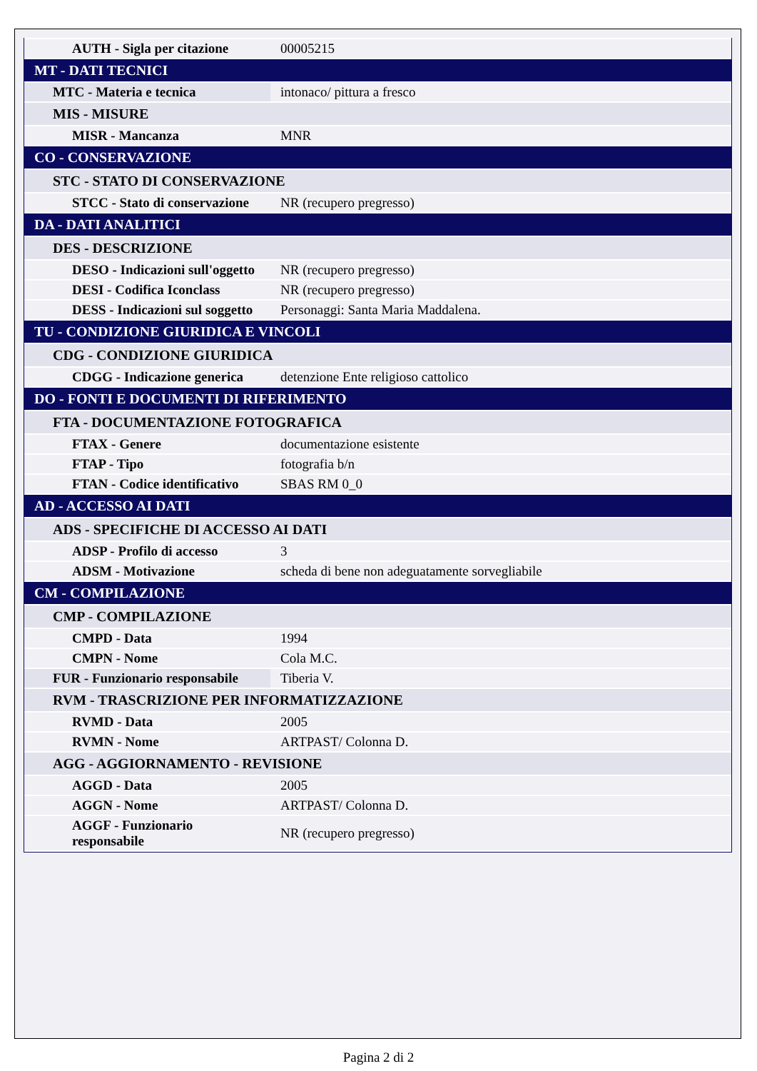| AUTH - Sigla per citazione | 00005215 |
| MT - DATI TECNICI | |
| MTC - Materia e tecnica | intonaco/ pittura a fresco |
| MIS - MISURE | |
| MISR - Mancanza | MNR |
| CO - CONSERVAZIONE | |
| STC - STATO DI CONSERVAZIONE | |
| STCC - Stato di conservazione | NR (recupero pregresso) |
| DA - DATI ANALITICI | |
| DES - DESCRIZIONE | |
| DESO - Indicazioni sull'oggetto | NR (recupero pregresso) |
| DESI - Codifica Iconclass | NR (recupero pregresso) |
| DESS - Indicazioni sul soggetto | Personaggi: Santa Maria Maddalena. |
| TU - CONDIZIONE GIURIDICA E VINCOLI | |
| CDG - CONDIZIONE GIURIDICA | |
| CDGG - Indicazione generica | detenzione Ente religioso cattolico |
| DO - FONTI E DOCUMENTI DI RIFERIMENTO | |
| FTA - DOCUMENTAZIONE FOTOGRAFICA | |
| FTAX - Genere | documentazione esistente |
| FTAP - Tipo | fotografia b/n |
| FTAN - Codice identificativo | SBAS RM 0_0 |
| AD - ACCESSO AI DATI | |
| ADS - SPECIFICHE DI ACCESSO AI DATI | |
| ADSP - Profilo di accesso | 3 |
| ADSM - Motivazione | scheda di bene non adeguatamente sorvegliabile |
| CM - COMPILAZIONE | |
| CMP - COMPILAZIONE | |
| CMPD - Data | 1994 |
| CMPN - Nome | Cola M.C. |
| FUR - Funzionario responsabile | Tiberia V. |
| RVM - TRASCRIZIONE PER INFORMATIZZAZIONE | |
| RVMD - Data | 2005 |
| RVMN - Nome | ARTPAST/ Colonna D. |
| AGG - AGGIORNAMENTO - REVISIONE | |
| AGGD - Data | 2005 |
| AGGN - Nome | ARTPAST/ Colonna D. |
| AGGF - Funzionario responsabile | NR (recupero pregresso) |
Pagina 2 di 2